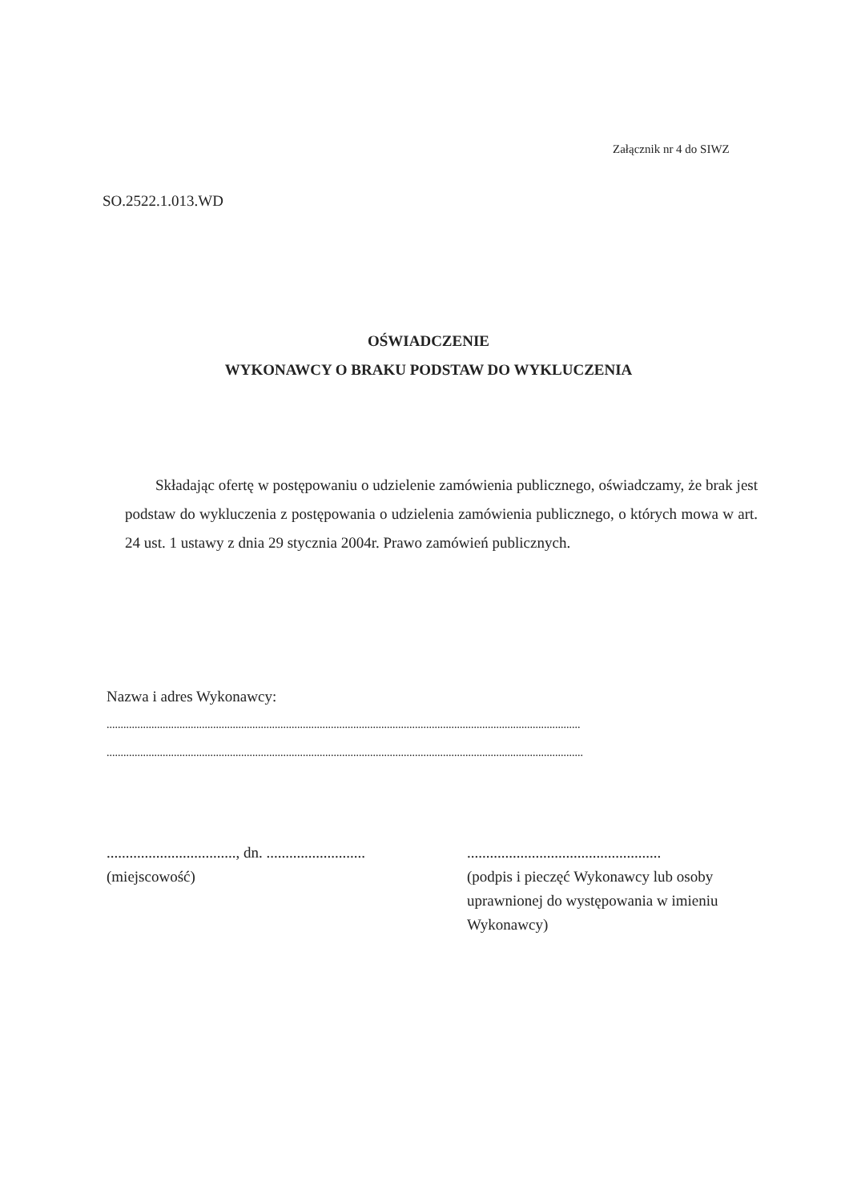Załącznik nr 4 do SIWZ
SO.2522.1.013.WD
OŚWIADCZENIE
WYKONAWCY O BRAKU PODSTAW DO WYKLUCZENIA
Składając ofertę w postępowaniu o udzielenie zamówienia publicznego, oświadczamy, że brak jest podstaw do wykluczenia z postępowania o udzielenia zamówienia publicznego, o których mowa w art. 24 ust. 1 ustawy z dnia 29 stycznia 2004r. Prawo zamówień publicznych.
Nazwa i adres Wykonawcy:
.........................................................................................................................................................................
..........................................................................................................................................................................
.................................., dn. ..........................
(miejscowość)
...................................................
(podpis i pieczęć Wykonawcy lub osoby uprawnionej do występowania w imieniu Wykonawcy)